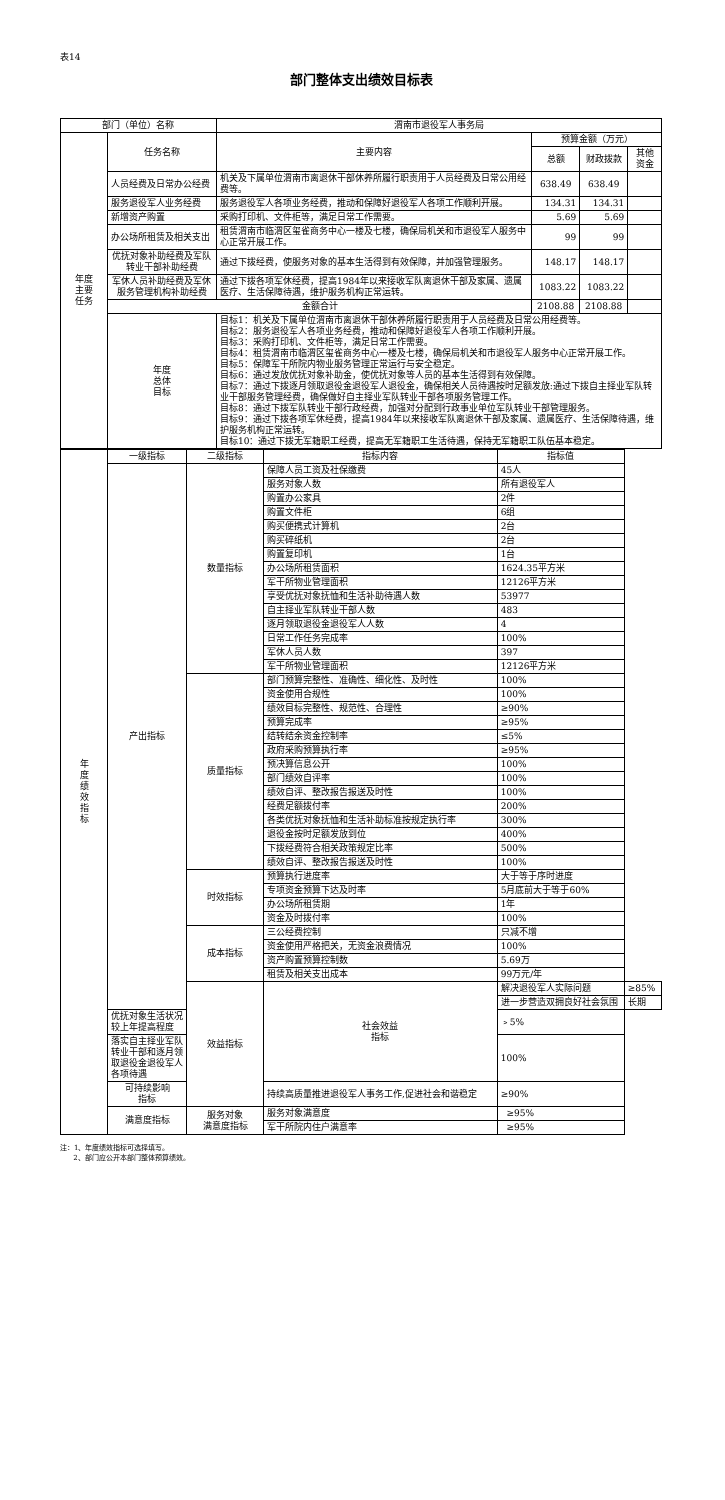表14
部门整体支出绩效目标表
| 部门（单位）名称 | | 渭南市退役军人事务局 | | | |
| 年度 主要 任务 | 任务名称 | 主要内容 | 预算金额（万元） | | |
| | | | 总额 | 财政拨款 | 其他资金 |
| | 人员经费及日常办公经费 | 机关及下属单位渭南市离退休干部休养所履行职责用于人员经费及日常公用经费等。 | 638.49 | 638.49 | |
| | 服务退役军人业务经费 | 服务退役军人各项业务经费，推动和保障好退役军人各项工作顺利开展。 | 134.31 | 134.31 | |
| | 新增资产购置 | 采购打印机、文件柜等，满足日常工作需要。 | 5.69 | 5.69 | |
| | 办公场所租赁及相关支出 | 租赁渭南市临渭区玺雀商务中心一楼及七楼，确保局机关和市退役军人服务中心正常开展工作。 | 99 | 99 | |
| | 优抚对象补助经费及军队转业干部补助经费 | 通过下拨经费，使服务对象的基本生活得到有效保障，并加强管理服务。 | 148.17 | 148.17 | |
| | 军休人员补助经费及军休服务管理机构补助经费 | 通过下拨各项军休经费，提高1984年以来接收军队离退休干部及家属、遗属医疗、生活保障待遇，维护服务机构正常运转。 | 1083.22 | 1083.22 | |
| | 金额合计 | | 2108.88 | 2108.88 | |
| | 年度 总体 目标 | 目标1：机关及下属单位渭南市离退休干部休养所履行职责用于人员经费及日常公用经费等。 目标2：服务退役军人各项业务经费，推动和保障好退役军人各项工作顺利开展。 目标3：采购打印机、文件柜等，满足日常工作需要。 目标4：租赁渭南市临渭区玺雀商务中心一楼及七楼，确保局机关和市退役军人服务中心正常开展工作。 目标5：保障军干所院内物业服务管理正常运行与安全稳定。 目标6：通过发放优抚对象补助金，使优抚对象等人员的基本生活得到有效保障。 目标7：通过下拨逐月领取退役金退役军人退役金，确保相关人员待遇按时足额发放:通过下拨自主择业军队转业干部服务管理经费，确保做好自主择业军队转业干部各项服务管理工作。 目标8：通过下拨军队转业干部行政经费，加强对分配到行政事业单位军队转业干部管理服务。 目标9：通过下拨各项军休经费，提高1984年以来接收军队离退休干部及家属、遗属医疗、生活保障待遇，维护服务机构正常运转。 目标10：通过下拨无军籍职工经费，提高无军籍职工生活待遇，保持无军籍职工队伍基本稳定。 | | | |
| 年 度 绩 效 指 标 | 一级指标 | 二级指标 | 指标内容 | 指标值 | |
| | 产出指标 | 数量指标 | 保障人员工资及社保缴费 | 45人 | |
| | | | 服务对象人数 | 所有退役军人 | |
| | | | 购置办公家具 | 2件 | |
| | | | 购置文件柜 | 6组 | |
| | | | 购买便携式计算机 | 2台 | |
| | | | 购买碎纸机 | 2台 | |
| | | | 购置复印机 | 1台 | |
| | | | 办公场所租赁面积 | 1624.35平方米 | |
| | | | 军干所物业管理面积 | 12126平方米 | |
| | | | 享受优抚对象抚恤和生活补助待遇人数 | 53977 | |
| | | | 自主择业军队转业干部人数 | 483 | |
| | | | 逐月领取退役金退役军人人数 | 4 | |
| | | | 日常工作任务完成率 | 100% | |
| | | | 军休人员人数 | 397 | |
| | | | 军干所物业管理面积 | 12126平方米 | |
| | | 质量指标 | 部门预算完整性、准确性、细化性、及时性 | 100% | |
| | | | 资金使用合规性 | 100% | |
| | | | 绩效目标完整性、规范性、合理性 | ≥90% | |
| | | | 预算完成率 | ≥95% | |
| | | | 结转结余资金控制率 | ≤5% | |
| | | | 政府采购预算执行率 | ≥95% | |
| | | | 预决算信息公开 | 100% | |
| | | | 部门绩效自评率 | 100% | |
| | | | 绩效自评、整改报告报送及时性 | 100% | |
| | | | 经费足额拨付率 | 200% | |
| | | | 各类优抚对象抚恤和生活补助标准按规定执行率 | 300% | |
| | | | 退役金按时足额发放到位 | 400% | |
| | | | 下拨经费符合相关政策规定比率 | 500% | |
| | | | 绩效自评、整改报告报送及时性 | 100% | |
| | | 时效指标 | 预算执行进度率 | 大于等于序时进度 | |
| | | | 专项资金预算下达及时率 | 5月底前大于等于60% | |
| | | | 办公场所租赁期 | 1年 | |
| | | | 资金及时拨付率 | 100% | |
| | | 成本指标 | 三公经费控制 | 只减不增 | |
| | | | 资金使用严格把关，无资金浪费情况 | 100% | |
| | | | 资产购置预算控制数 | 5.69万 | |
| | | | 租赁及相关支出成本 | 99万元/年 | |
| | | 效益指标 | 社会效益 指标 | 解决退役军人实际问题 | ≥85% |
| | | | | 进一步营造双拥良好社会氛围 | 长期 |
| | 优抚对象生活状况较上年提高程度 | | | ﹥5% | |
| | 落实自主择业军队转业干部和逐月领取退役金退役军人各项待遇 | | | 100% | |
| | 可持续影响 指标 | | 持续高质量推进退役军人事务工作,促进社会和谐稳定 | ≥90% | |
| | 满意度指标 | 服务对象 满意度指标 | 服务对象满意度 | ≥95% | |
| | | | 军干所院内住户满意率 | ≥95% | |
注：1、年度绩效指标可选择填写。
2、部门应公开本部门整体预算绩效。